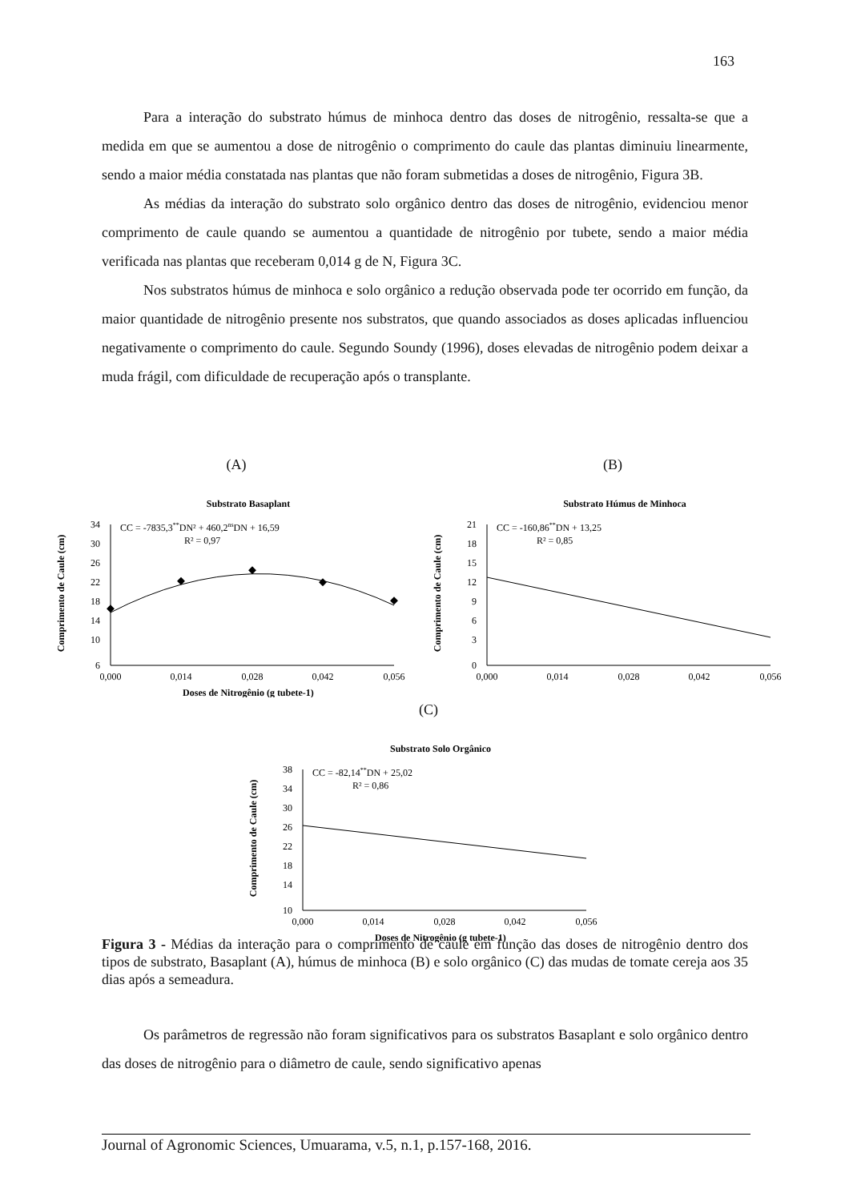163
Para a interação do substrato húmus de minhoca dentro das doses de nitrogênio, ressalta-se que a medida em que se aumentou a dose de nitrogênio o comprimento do caule das plantas diminuiu linearmente, sendo a maior média constatada nas plantas que não foram submetidas a doses de nitrogênio, Figura 3B.
As médias da interação do substrato solo orgânico dentro das doses de nitrogênio, evidenciou menor comprimento de caule quando se aumentou a quantidade de nitrogênio por tubete, sendo a maior média verificada nas plantas que receberam 0,014 g de N, Figura 3C.
Nos substratos húmus de minhoca e solo orgânico a redução observada pode ter ocorrido em função, da maior quantidade de nitrogênio presente nos substratos, que quando associados as doses aplicadas influenciou negativamente o comprimento do caule. Segundo Soundy (1996), doses elevadas de nitrogênio podem deixar a muda frágil, com dificuldade de recuperação após o transplante.
(A)
Substrato Basaplant
Comprimento de Caule (cm)
34
30
26
22
18
14
10
6
0,000
0,014
0,028
0,042
0,056
CC = -7835,3**DN² + 460,2nsDN + 16,59
R² = 0,97
Doses de Nitrogênio (g tubete-1)
(B)
Substrato Húmus de Minhoca
Comprimento de Caule (cm)
21
18
15
12
9
6
3
0
0,000
0,014
0,028
0,042
0,056
CC = -160,86**DN + 13,25
R² = 0,85
(C)
Substrato Solo Orgânico
Comprimento de Caule (cm)
38
34
30
26
22
18
14
10
0,000
0,014
0,028
0,042
0,056
CC = -82,14**DN + 25,02
R² = 0,86
Doses de Nitrogênio (g tubete-1)
Figura 3 - Médias da interação para o comprimento de caule em função das doses de nitrogênio dentro dos tipos de substrato, Basaplant (A), húmus de minhoca (B) e solo orgânico (C) das mudas de tomate cereja aos 35 dias após a semeadura.
Os parâmetros de regressão não foram significativos para os substratos Basaplant e solo orgânico dentro das doses de nitrogênio para o diâmetro de caule, sendo significativo apenas
Journal of Agronomic Sciences, Umuarama, v.5, n.1, p.157-168, 2016.